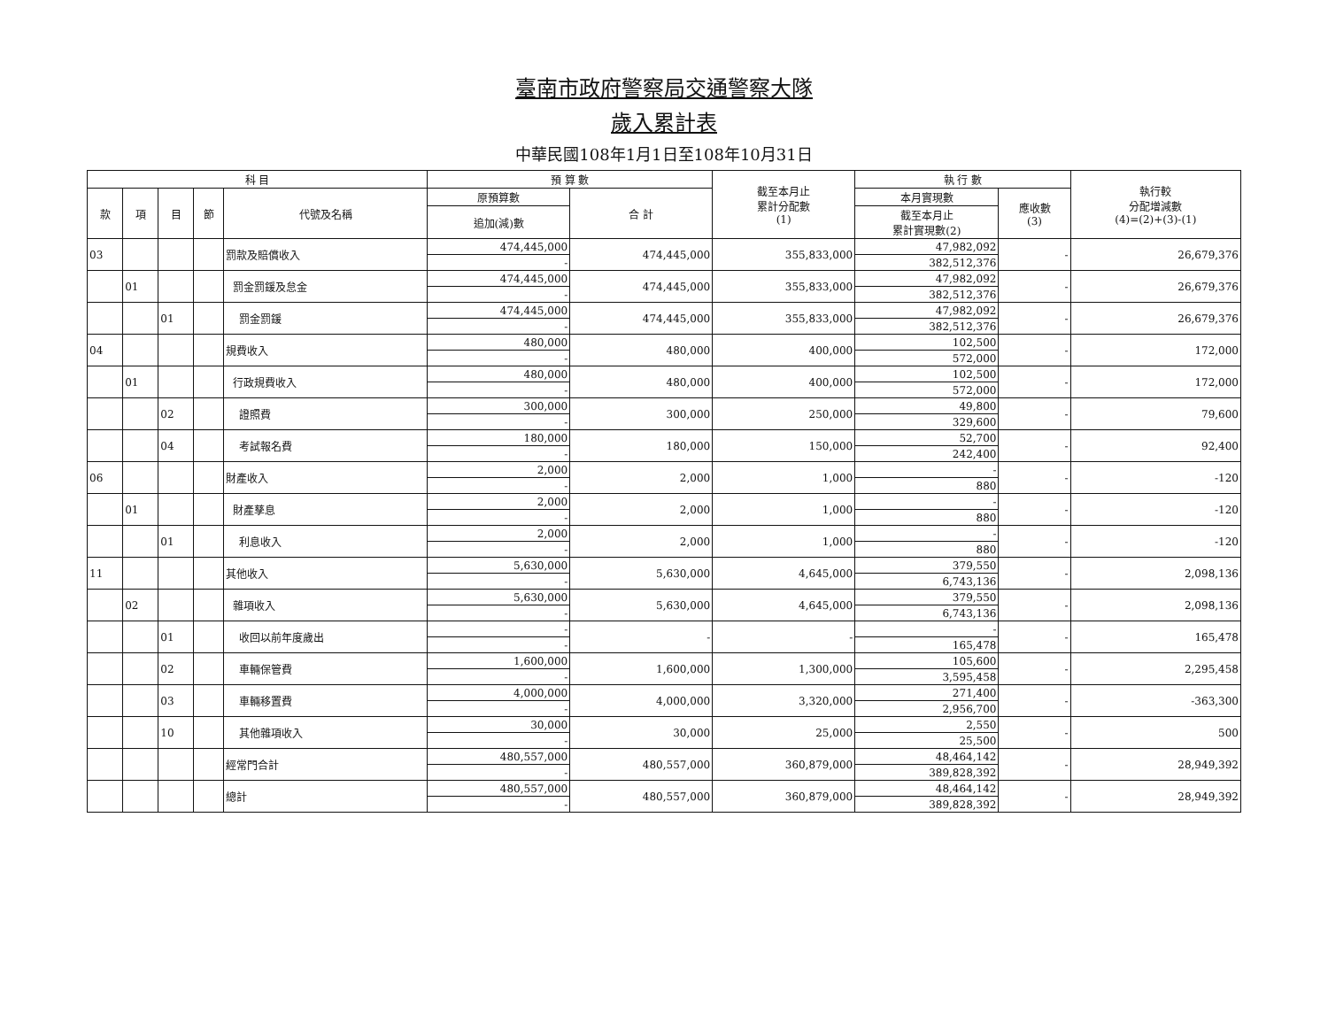臺南市政府警察局交通警察大隊
歲入累計表
中華民國108年1月1日至108年10月31日
| 科 目 | | | | | 預 算 數 | | 截至本月止 累計分配數 (1) | 執 行 數 | | 執行較 分配增減數 (4)=(2)+(3)-(1) |
| --- | --- | --- | --- | --- | --- | --- | --- | --- | --- | --- |
| 款 | 項 | 目 | 節 | 代號及名稱 | 原預算數 | 合 計 | | 本月實現數 | 應收數 (3) | |
| | | | | | 追加(減)數 | | | 截至本月止 累計實現數(2) | | |
| 03 | | | | 罰款及賠償收入 | 474,445,000 | 474,445,000 | 355,833,000 | 47,982,092 | - | 26,679,376 |
| | | | | | - | | | 382,512,376 | | |
| | 01 | | | 罰金罰鍰及怠金 | 474,445,000 | 474,445,000 | 355,833,000 | 47,982,092 | - | 26,679,376 |
| | | | | | - | | | 382,512,376 | | |
| | | 01 | | 罰金罰鍰 | 474,445,000 | 474,445,000 | 355,833,000 | 47,982,092 | - | 26,679,376 |
| | | | | | - | | | 382,512,376 | | |
| 04 | | | | 規費收入 | 480,000 | 480,000 | 400,000 | 102,500 | - | 172,000 |
| | | | | | - | | | 572,000 | | |
| | 01 | | | 行政規費收入 | 480,000 | 480,000 | 400,000 | 102,500 | - | 172,000 |
| | | | | | - | | | 572,000 | | |
| | | 02 | | 證照費 | 300,000 | 300,000 | 250,000 | 49,800 | - | 79,600 |
| | | | | | - | | | 329,600 | | |
| | | 04 | | 考試報名費 | 180,000 | 180,000 | 150,000 | 52,700 | - | 92,400 |
| | | | | | - | | | 242,400 | | |
| 06 | | | | 財產收入 | 2,000 | 2,000 | 1,000 | - | - | -120 |
| | | | | | - | | | 880 | | |
| | 01 | | | 財產孳息 | 2,000 | 2,000 | 1,000 | - | - | -120 |
| | | | | | - | | | 880 | | |
| | | 01 | | 利息收入 | 2,000 | 2,000 | 1,000 | - | - | -120 |
| | | | | | - | | | 880 | | |
| 11 | | | | 其他收入 | 5,630,000 | 5,630,000 | 4,645,000 | 379,550 | - | 2,098,136 |
| | | | | | - | | | 6,743,136 | | |
| | 02 | | | 雜項收入 | 5,630,000 | 5,630,000 | 4,645,000 | 379,550 | - | 2,098,136 |
| | | | | | - | | | 6,743,136 | | |
| | | 01 | | 收回以前年度歲出 | - | - | - | - | - | 165,478 |
| | | | | | - | | | 165,478 | | |
| | | 02 | | 車輛保管費 | 1,600,000 | 1,600,000 | 1,300,000 | 105,600 | - | 2,295,458 |
| | | | | | - | | | 3,595,458 | | |
| | | 03 | | 車輛移置費 | 4,000,000 | 4,000,000 | 3,320,000 | 271,400 | - | -363,300 |
| | | | | | - | | | 2,956,700 | | |
| | | 10 | | 其他雜項收入 | 30,000 | 30,000 | 25,000 | 2,550 | - | 500 |
| | | | | | - | | | 25,500 | | |
| | | | | 經常門合計 | 480,557,000 | 480,557,000 | 360,879,000 | 48,464,142 | - | 28,949,392 |
| | | | | | - | | | 389,828,392 | | |
| | | | | 總計 | 480,557,000 | 480,557,000 | 360,879,000 | 48,464,142 | - | 28,949,392 |
| | | | | | - | | | 389,828,392 | | |